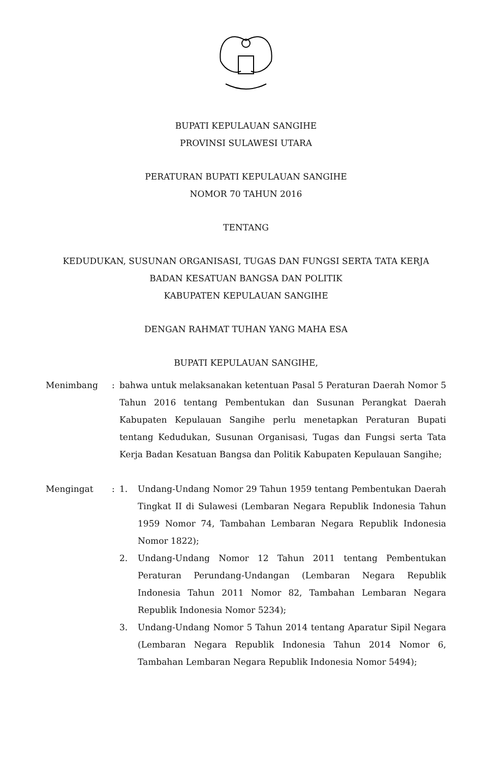BUPATI KEPULAUAN SANGIHE
PROVINSI SULAWESI UTARA
PERATURAN BUPATI KEPULAUAN SANGIHE
NOMOR 70 TAHUN 2016
TENTANG
KEDUDUKAN, SUSUNAN ORGANISASI, TUGAS DAN FUNGSI SERTA TATA KERJA
BADAN KESATUAN BANGSA DAN POLITIK
KABUPATEN KEPULAUAN SANGIHE
DENGAN RAHMAT TUHAN YANG MAHA ESA
BUPATI KEPULAUAN SANGIHE,
| Menimbang | : | bahwa untuk melaksanakan ketentuan Pasal 5 Peraturan Daerah Nomor 5 Tahun 2016 tentang Pembentukan dan Susunan Perangkat Daerah Kabupaten Kepulauan Sangihe perlu menetapkan Peraturan Bupati tentang Kedudukan, Susunan Organisasi, Tugas dan Fungsi serta Tata Kerja Badan Kesatuan Bangsa dan Politik Kabupaten Kepulauan Sangihe; | |
| Mengingat | : | 1. | Undang-Undang Nomor 29 Tahun 1959 tentang Pembentukan Daerah Tingkat II di Sulawesi (Lembaran Negara Republik Indonesia Tahun 1959 Nomor 74, Tambahan Lembaran Negara Republik Indonesia Nomor 1822); |
| | | 2. | Undang-Undang Nomor 12 Tahun 2011 tentang Pembentukan Peraturan Perundang-Undangan (Lembaran Negara Republik Indonesia Tahun 2011 Nomor 82, Tambahan Lembaran Negara Republik Indonesia Nomor 5234); |
| | | 3. | Undang-Undang Nomor 5 Tahun 2014 tentang Aparatur Sipil Negara (Lembaran Negara Republik Indonesia Tahun 2014 Nomor 6, Tambahan Lembaran Negara Republik Indonesia Nomor 5494); |